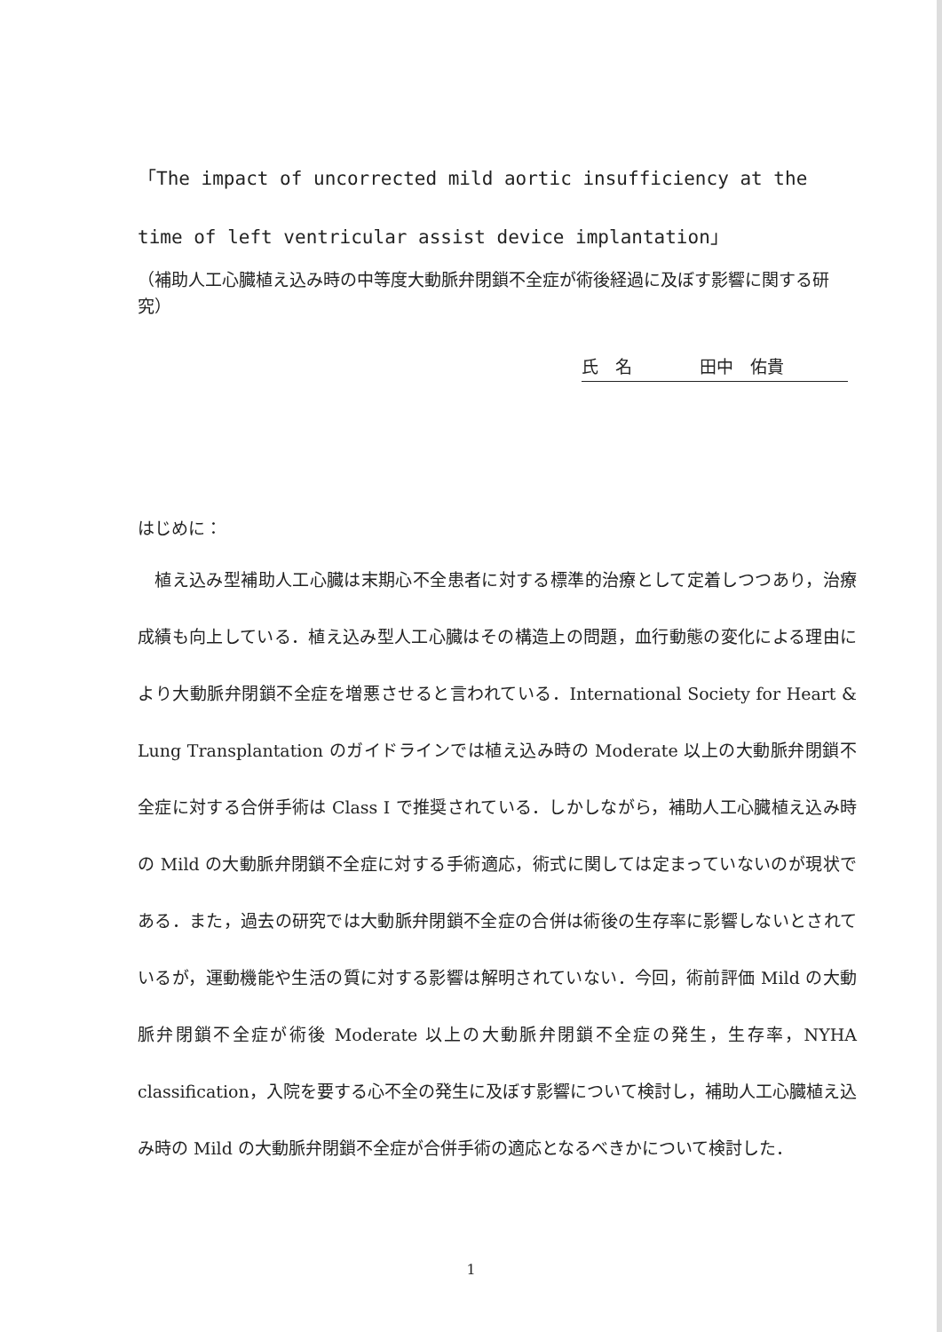「The impact of uncorrected mild aortic insufficiency at the time of left ventricular assist device implantation」
（補助人工心臓植え込み時の中等度大動脈弁閉鎖不全症が術後経過に及ぼす影響に関する研究）
氏　名　　　　田中　佑貴
はじめに：
　植え込み型補助人工心臓は末期心不全患者に対する標準的治療として定着しつつあり，治療成績も向上している．植え込み型人工心臓はその構造上の問題，血行動態の変化による理由により大動脈弁閉鎖不全症を増悪させると言われている．International Society for Heart & Lung Transplantation のガイドラインでは植え込み時の Moderate 以上の大動脈弁閉鎖不全症に対する合併手術は Class I で推奨されている．しかしながら，補助人工心臓植え込み時の Mild の大動脈弁閉鎖不全症に対する手術適応，術式に関しては定まっていないのが現状である．また，過去の研究では大動脈弁閉鎖不全症の合併は術後の生存率に影響しないとされているが，運動機能や生活の質に対する影響は解明されていない．今回，術前評価 Mild の大動脈弁閉鎖不全症が術後 Moderate 以上の大動脈弁閉鎖不全症の発生，生存率，NYHA classification，入院を要する心不全の発生に及ぼす影響について検討し，補助人工心臓植え込み時の Mild の大動脈弁閉鎖不全症が合併手術の適応となるべきかについて検討した．
1